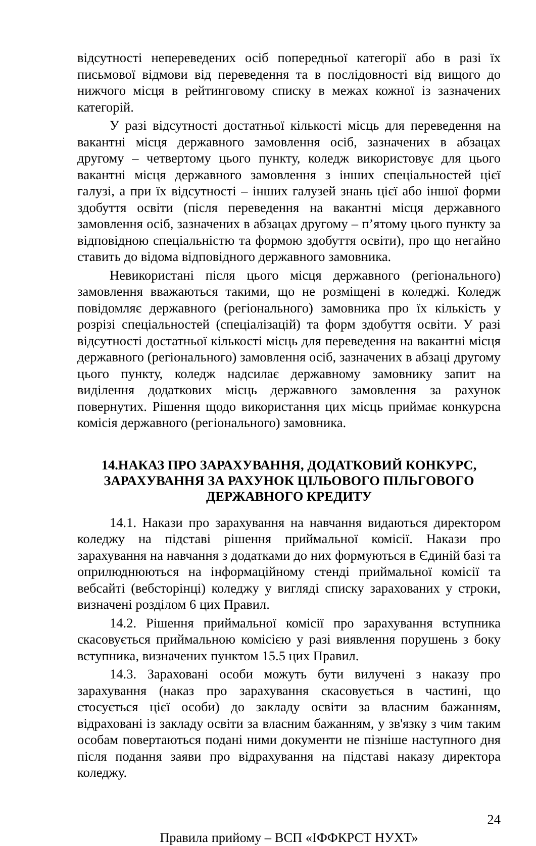відсутності непереведених осіб попередньої категорії або в разі їх письмової відмови від переведення та в послідовності від вищого до нижчого місця в рейтинговому списку в межах кожної із зазначених категорій.
У разі відсутності достатньої кількості місць для переведення на вакантні місця державного замовлення осіб, зазначених в абзацах другому – четвертому цього пункту, коледж використовує для цього вакантні місця державного замовлення з інших спеціальностей цієї галузі, а при їх відсутності – інших галузей знань цієї або іншої форми здобуття освіти (після переведення на вакантні місця державного замовлення осіб, зазначених в абзацах другому – п’ятому цього пункту за відповідною спеціальністю та формою здобуття освіти), про що негайно ставить до відома відповідного державного замовника.
Невикористані після цього місця державного (регіонального) замовлення вважаються такими, що не розміщені в коледжі. Коледж повідомляє державного (регіонального) замовника про їх кількість у розрізі спеціальностей (спеціалізацій) та форм здобуття освіти. У разі відсутності достатньої кількості місць для переведення на вакантні місця державного (регіонального) замовлення осіб, зазначених в абзаці другому цього пункту, коледж надсилає державному замовнику запит на виділення додаткових місць державного замовлення за рахунок повернутих. Рішення щодо використання цих місць приймає конкурсна комісія державного (регіонального) замовника.
14.НАКАЗ ПРО ЗАРАХУВАННЯ, ДОДАТКОВИЙ КОНКУРС, ЗАРАХУВАННЯ ЗА РАХУНОК ЦІЛЬОВОГО ПІЛЬГОВОГО ДЕРЖАВНОГО КРЕДИТУ
14.1. Накази про зарахування на навчання видаються директором коледжу на підставі рішення приймальної комісії. Накази про зарахування на навчання з додатками до них формуються в Єдиній базі та оприлюднюються на інформаційному стенді приймальної комісії та вебсайті (вебсторінці) коледжу у вигляді списку зарахованих у строки, визначені розділом 6 цих Правил.
14.2. Рішення приймальної комісії про зарахування вступника скасовується приймальною комісією у разі виявлення порушень з боку вступника, визначених пунктом 15.5 цих Правил.
14.3. Зараховані особи можуть бути вилучені з наказу про зарахування (наказ про зарахування скасовується в частині, що стосується цієї особи) до закладу освіти за власним бажанням, відраховані із закладу освіти за власним бажанням, у зв'язку з чим таким особам повертаються подані ними документи не пізніше наступного дня після подання заяви про відрахування на підставі наказу директора коледжу.
24
Правила прийому – ВСП «ІФФКРСТ НУХТ»